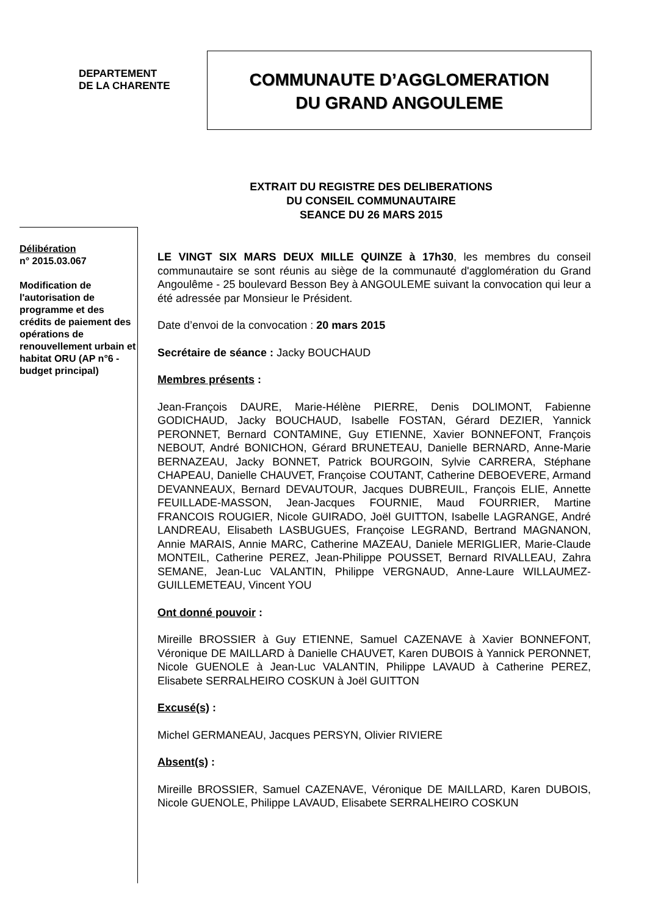DEPARTEMENT
DE LA CHARENTE
COMMUNAUTE D’AGGLOMERATION
DU GRAND ANGOULEME
EXTRAIT DU REGISTRE DES DELIBERATIONS
DU CONSEIL COMMUNAUTAIRE
SEANCE DU 26 MARS 2015
Délibération
n° 2015.03.067
Modification de l'autorisation de programme et des crédits de paiement des opérations de renouvellement urbain et habitat ORU (AP n°6 - budget principal)
LE VINGT SIX MARS DEUX MILLE QUINZE à 17h30, les membres du conseil communautaire se sont réunis au siège de la communauté d'agglomération du Grand Angoulême - 25 boulevard Besson Bey à ANGOULEME suivant la convocation qui leur a été adressée par Monsieur le Président.
Date d’envoi de la convocation : 20 mars 2015
Secrétaire de séance : Jacky BOUCHAUD
Membres présents :
Jean-François DAURE, Marie-Hélène PIERRE, Denis DOLIMONT, Fabienne GODICHAUD, Jacky BOUCHAUD, Isabelle FOSTAN, Gérard DEZIER, Yannick PERONNET, Bernard CONTAMINE, Guy ETIENNE, Xavier BONNEFONT, François NEBOUT, André BONICHON, Gérard BRUNETEAU, Danielle BERNARD, Anne-Marie BERNAZEAU, Jacky BONNET, Patrick BOURGOIN, Sylvie CARRERA, Stéphane CHAPEAU, Danielle CHAUVET, Françoise COUTANT, Catherine DEBOEVERE, Armand DEVANNEAUX, Bernard DEVAUTOUR, Jacques DUBREUIL, François ELIE, Annette FEUILLADE-MASSON, Jean-Jacques FOURNIE, Maud FOURRIER, Martine FRANCOIS ROUGIER, Nicole GUIRADO, Joël GUITTON, Isabelle LAGRANGE, André LANDREAU, Elisabeth LASBUGUES, Françoise LEGRAND, Bertrand MAGNANON, Annie MARAIS, Annie MARC, Catherine MAZEAU, Daniele MERIGLIER, Marie-Claude MONTEIL, Catherine PEREZ, Jean-Philippe POUSSET, Bernard RIVALLEAU, Zahra SEMANE, Jean-Luc VALANTIN, Philippe VERGNAUD, Anne-Laure WILLAUMEZ-GUILLEMETEAU, Vincent YOU
Ont donné pouvoir :
Mireille BROSSIER à Guy ETIENNE, Samuel CAZENAVE à Xavier BONNEFONT, Véronique DE MAILLARD à Danielle CHAUVET, Karen DUBOIS à Yannick PERONNET, Nicole GUENOLE à Jean-Luc VALANTIN, Philippe LAVAUD à Catherine PEREZ, Elisabete SERRALHEIRO COSKUN à Joël GUITTON
Excusé(s) :
Michel GERMANEAU, Jacques PERSYN, Olivier RIVIERE
Absent(s) :
Mireille BROSSIER, Samuel CAZENAVE, Véronique DE MAILLARD, Karen DUBOIS, Nicole GUENOLE, Philippe LAVAUD, Elisabete SERRALHEIRO COSKUN